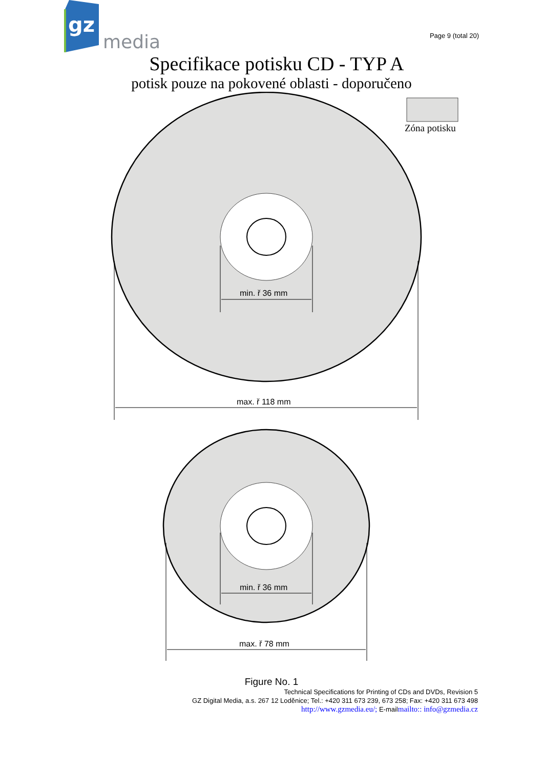gz
media
Page 9 (total 20)
Specifikace potisku CD - TYP A
potisk pouze na pokovené oblasti - doporučeno
Zóna potisku
min. ř 36 mm
max. ř 118 mm
min. ř 36 mm
max. ř 78 mm
Figure No. 1
Technical Specifications for Printing of CDs and DVDs, Revision 5
GZ Digital Media, a.s. 267 12 Loděnice; Tel.: +420 311 673 239, 673 258; Fax: +420 311 673 498
http://www.gzmedia.eu/; E-mailmailto:: info@gzmedia.cz